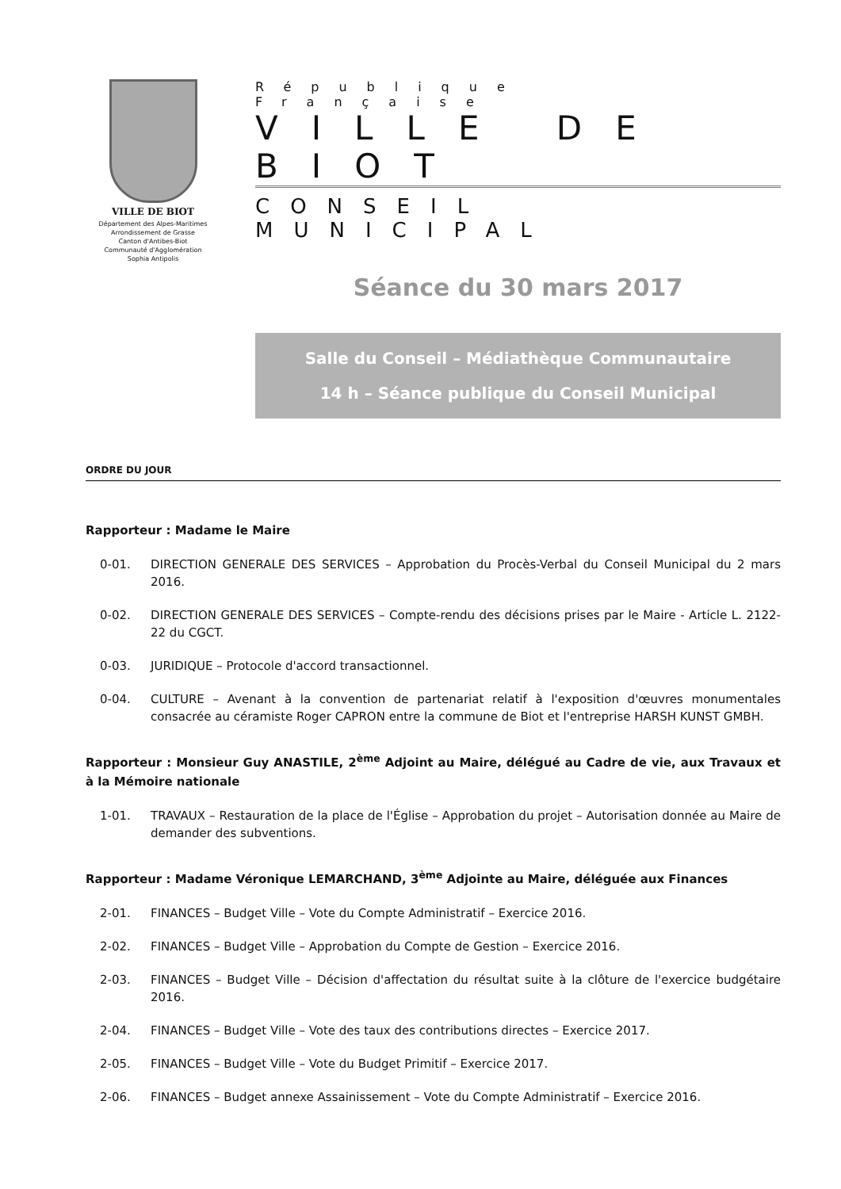VILLE DE BIOT
Département des Alpes-Maritimes
Arrondissement de Grasse
Canton d'Antibes-Biot
Communauté d'Agglomération
Sophia Antipolis
République Française
VILLE DE BIOT
CONSEIL MUNICIPAL
Séance du 30 mars 2017
Salle du Conseil – Médiathèque Communautaire
14 h – Séance publique du Conseil Municipal
ORDRE DU JOUR
Rapporteur : Madame le Maire
0-01. DIRECTION GENERALE DES SERVICES – Approbation du Procès-Verbal du Conseil Municipal du 2 mars 2016.
0-02. DIRECTION GENERALE DES SERVICES – Compte-rendu des décisions prises par le Maire - Article L. 2122-22 du CGCT.
0-03. JURIDIQUE – Protocole d'accord transactionnel.
0-04. CULTURE – Avenant à la convention de partenariat relatif à l'exposition d'œuvres monumentales consacrée au céramiste Roger CAPRON entre la commune de Biot et l'entreprise HARSH KUNST GMBH.
Rapporteur : Monsieur Guy ANASTILE, 2<sup>ème</sup> Adjoint au Maire, délégué au Cadre de vie, aux Travaux et à la Mémoire nationale
1-01. TRAVAUX – Restauration de la place de l'Église – Approbation du projet – Autorisation donnée au Maire de demander des subventions.
Rapporteur : Madame Véronique LEMARCHAND, 3<sup>ème</sup> Adjointe au Maire, déléguée aux Finances
2-01. FINANCES – Budget Ville – Vote du Compte Administratif – Exercice 2016.
2-02. FINANCES – Budget Ville – Approbation du Compte de Gestion – Exercice 2016.
2-03. FINANCES – Budget Ville – Décision d'affectation du résultat suite à la clôture de l'exercice budgétaire 2016.
2-04. FINANCES – Budget Ville – Vote des taux des contributions directes – Exercice 2017.
2-05. FINANCES – Budget Ville – Vote du Budget Primitif – Exercice 2017.
2-06. FINANCES – Budget annexe Assainissement – Vote du Compte Administratif – Exercice 2016.